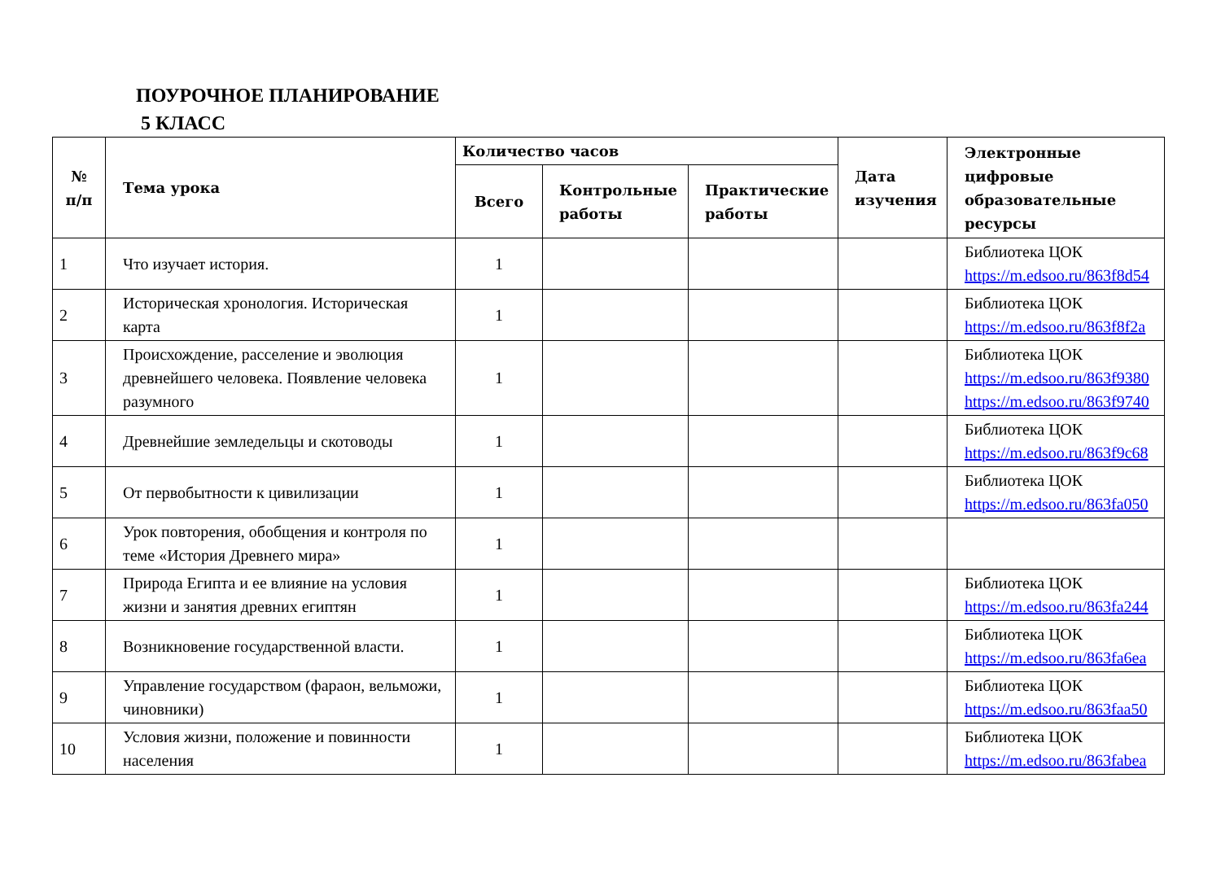ПОУРОЧНОЕ ПЛАНИРОВАНИЕ
5 КЛАСС
| № п/п | Тема урока | Количество часов | | | Дата изучения | Электронные цифровые образовательные ресурсы |
| --- | --- | --- | --- | --- | --- | --- |
| | | Всего | Контрольные работы | Практические работы | | |
| 1 | Что изучает история. | 1 | | | | Библиотека ЦОК https://m.edsoo.ru/863f8d54 |
| 2 | Историческая хронология. Историческая карта | 1 | | | | Библиотека ЦОК https://m.edsoo.ru/863f8f2a |
| 3 | Происхождение, расселение и эволюция древнейшего человека. Появление человека разумного | 1 | | | | Библиотека ЦОК https://m.edsoo.ru/863f9380 https://m.edsoo.ru/863f9740 |
| 4 | Древнейшие земледельцы и скотоводы | 1 | | | | Библиотека ЦОК https://m.edsoo.ru/863f9c68 |
| 5 | От первобытности к цивилизации | 1 | | | | Библиотека ЦОК https://m.edsoo.ru/863fa050 |
| 6 | Урок повторения, обобщения и контроля по теме «История Древнего мира» | 1 | | | | |
| 7 | Природа Египта и ее влияние на условия жизни и занятия древних египтян | 1 | | | | Библиотека ЦОК https://m.edsoo.ru/863fa244 |
| 8 | Возникновение государственной власти. | 1 | | | | Библиотека ЦОК https://m.edsoo.ru/863fa6ea |
| 9 | Управление государством (фараон, вельможи, чиновники) | 1 | | | | Библиотека ЦОК https://m.edsoo.ru/863faa50 |
| 10 | Условия жизни, положение и повинности населения | 1 | | | | Библиотека ЦОК https://m.edsoo.ru/863fabea |